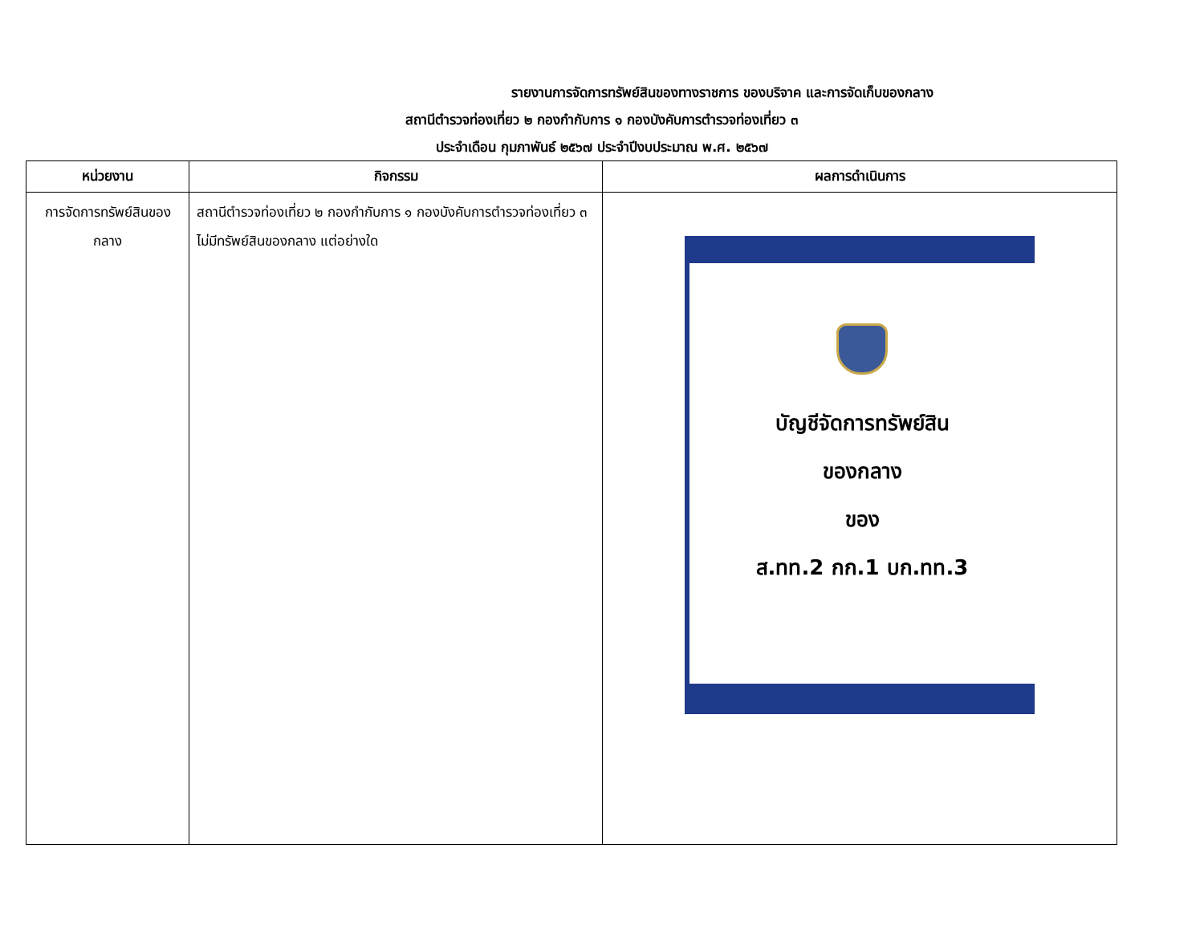รายงานการจัดการทรัพย์สินของทางราชการ ของบริจาค และการจัดเก็บของกลาง
สถานีตำรวจท่องเที่ยว ๒ กองกำกับการ ๑ กองบังคับการตำรวจท่องเที่ยว ๓
ประจำเดือน กุมภาพันธ์ ๒๕๖๗ ประจำปีงบประมาณ พ.ศ. ๒๕๖๗
| หน่วยงาน | กิจกรรม | ผลการดำเนินการ |
| --- | --- | --- |
| การจัดการทรัพย์สินของกลาง | สถานีตำรวจท่องเที่ยว ๒ กองกำกับการ ๑ กองบังคับการตำรวจท่องเที่ยว ๓ ไม่มีทรัพย์สินของกลาง แต่อย่างใด | บัญชีจัดการทรัพย์สิน ของกลาง ของ ส.ทท.2 กก.1 บก.ทท.3 |